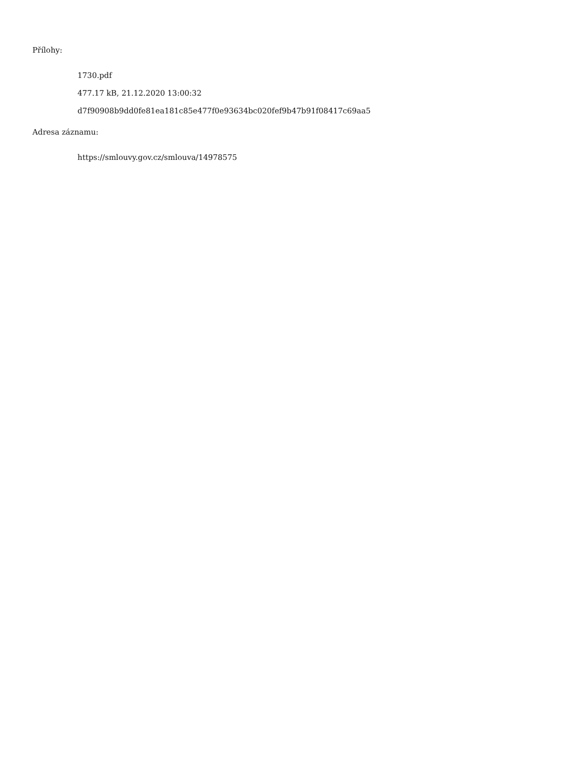Přílohy:
1730.pdf
477.17 kB, 21.12.2020 13:00:32
d7f90908b9dd0fe81ea181c85e477f0e93634bc020fef9b47b91f08417c69aa5
Adresa záznamu:
https://smlouvy.gov.cz/smlouva/14978575